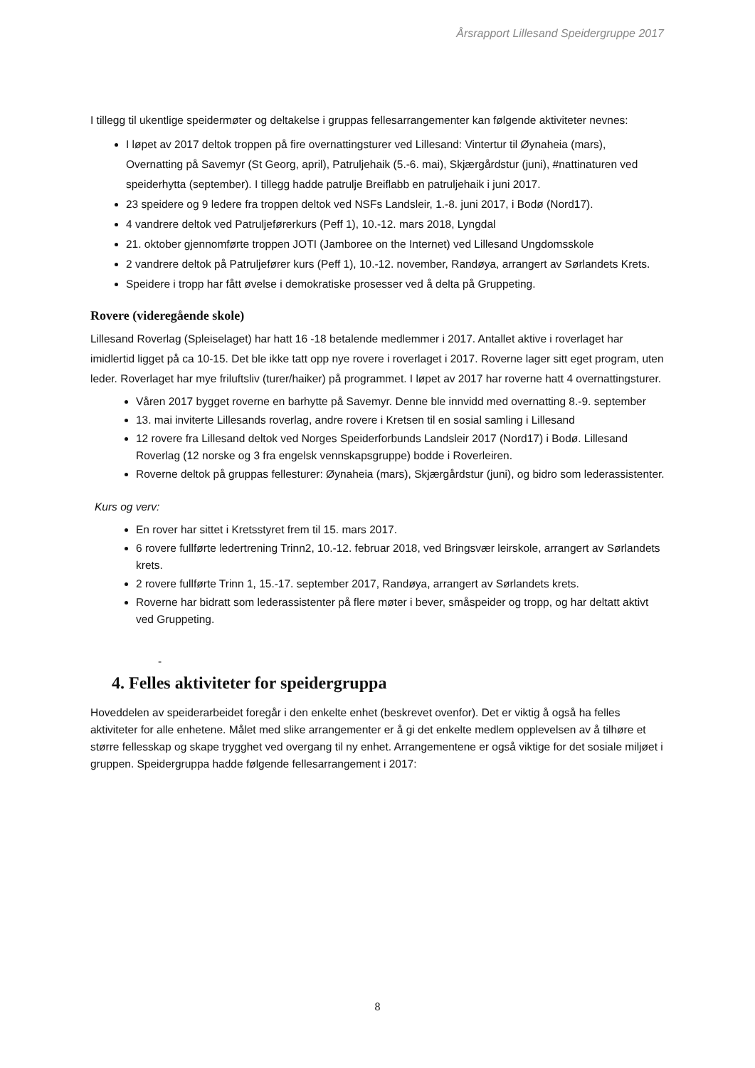Årsrapport Lillesand Speidergruppe 2017
I tillegg til ukentlige speidermøter og deltakelse i gruppas fellesarrangementer kan følgende aktiviteter nevnes:
I løpet av 2017 deltok troppen på fire overnattingsturer ved Lillesand: Vintertur til Øynaheia (mars), Overnatting på Savemyr (St Georg, april), Patruljehaik (5.-6. mai), Skjærgårdstur (juni), #nattinaturen ved speiderhytta (september). I tillegg hadde patrulje Breiflabb en patruljehaik i juni 2017.
23 speidere og 9 ledere fra troppen deltok ved NSFs Landsleir, 1.-8. juni 2017, i Bodø (Nord17).
4 vandrere deltok ved Patruljeførerkurs (Peff 1), 10.-12. mars 2018, Lyngdal
21. oktober gjennomførte troppen JOTI (Jamboree on the Internet) ved Lillesand Ungdomsskole
2 vandrere deltok på Patruljefører kurs (Peff 1), 10.-12. november, Randøya, arrangert av Sørlandets Krets.
Speidere i tropp har fått øvelse i demokratiske prosesser ved å delta på Gruppeting.
Rovere (videregående skole)
Lillesand Roverlag (Spleiselaget) har hatt 16 -18 betalende medlemmer i 2017. Antallet aktive i roverlaget har imidlertid ligget på ca 10-15. Det ble ikke tatt opp nye rovere i roverlaget i 2017. Roverne lager sitt eget program, uten leder. Roverlaget har mye friluftsliv (turer/haiker) på programmet. I løpet av 2017 har roverne hatt 4 overnattingsturer.
Våren 2017 bygget roverne en barhytte på Savemyr. Denne ble innvidd med overnatting 8.-9. september
13. mai inviterte Lillesands roverlag, andre rovere i Kretsen til en sosial samling i Lillesand
12 rovere fra Lillesand deltok ved Norges Speiderforbunds Landsleir 2017 (Nord17) i Bodø. Lillesand Roverlag (12 norske og 3 fra engelsk vennskapsgruppe) bodde i Roverleiren.
Roverne deltok på gruppas fellesturer: Øynaheia (mars), Skjærgårdstur (juni), og bidro som lederassistenter.
Kurs og verv:
En rover har sittet i Kretsstyret frem til 15. mars 2017.
6 rovere fullførte ledertrening Trinn2, 10.-12. februar 2018, ved Bringsvær leirskole, arrangert av Sørlandets krets.
2 rovere fullførte Trinn 1, 15.-17. september 2017, Randøya, arrangert av Sørlandets krets.
Roverne har bidratt som lederassistenter på flere møter i bever, småspeider og tropp, og har deltatt aktivt ved Gruppeting.
-
4. Felles aktiviteter for speidergruppa
Hoveddelen av speiderarbeidet foregår i den enkelte enhet (beskrevet ovenfor). Det er viktig å også ha felles aktiviteter for alle enhetene. Målet med slike arrangementer er å gi det enkelte medlem opplevelsen av å tilhøre et større fellesskap og skape trygghet ved overgang til ny enhet. Arrangementene er også viktige for det sosiale miljøet i gruppen. Speidergruppa hadde følgende fellesarrangement i 2017:
8